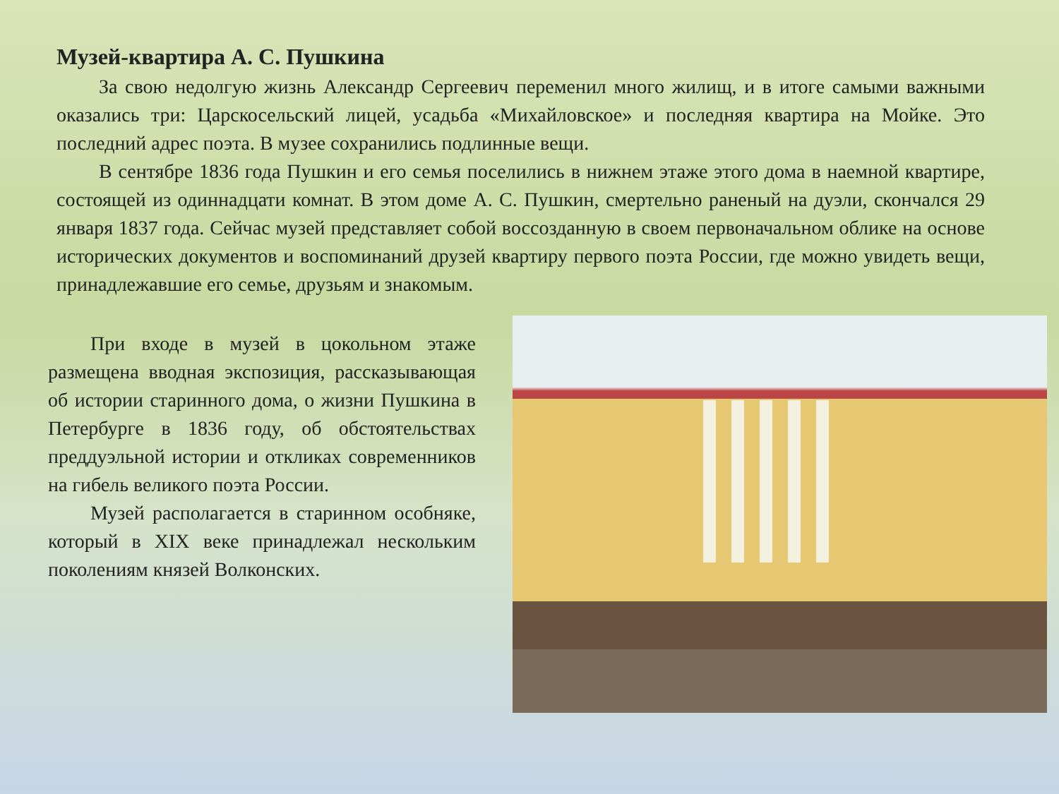Музей-квартира А. С. Пушкина
За свою недолгую жизнь Александр Сергеевич переменил много жилищ, и в итоге самыми важными оказались три: Царскосельский лицей, усадьба «Михайловское» и последняя квартира на Мойке. Это последний адрес поэта. В музее сохранились подлинные вещи.
В сентябре 1836 года Пушкин и его семья поселились в нижнем этаже этого дома в наемной квартире, состоящей из одиннадцати комнат. В этом доме А. С. Пушкин, смертельно раненый на дуэли, скончался 29 января 1837 года. Сейчас музей представляет собой воссозданную в своем первоначальном облике на основе исторических документов и воспоминаний друзей квартиру первого поэта России, где можно увидеть вещи, принадлежавшие его семье, друзьям и знакомым.
При входе в музей в цокольном этаже размещена вводная экспозиция, рассказывающая об истории старинного дома, о жизни Пушкина в Петербурге в 1836 году, об обстоятельствах преддуэльной истории и откликах современников на гибель великого поэта России.
Музей располагается в старинном особняке, который в XIX веке принадлежал нескольким поколениям князей Волконских.